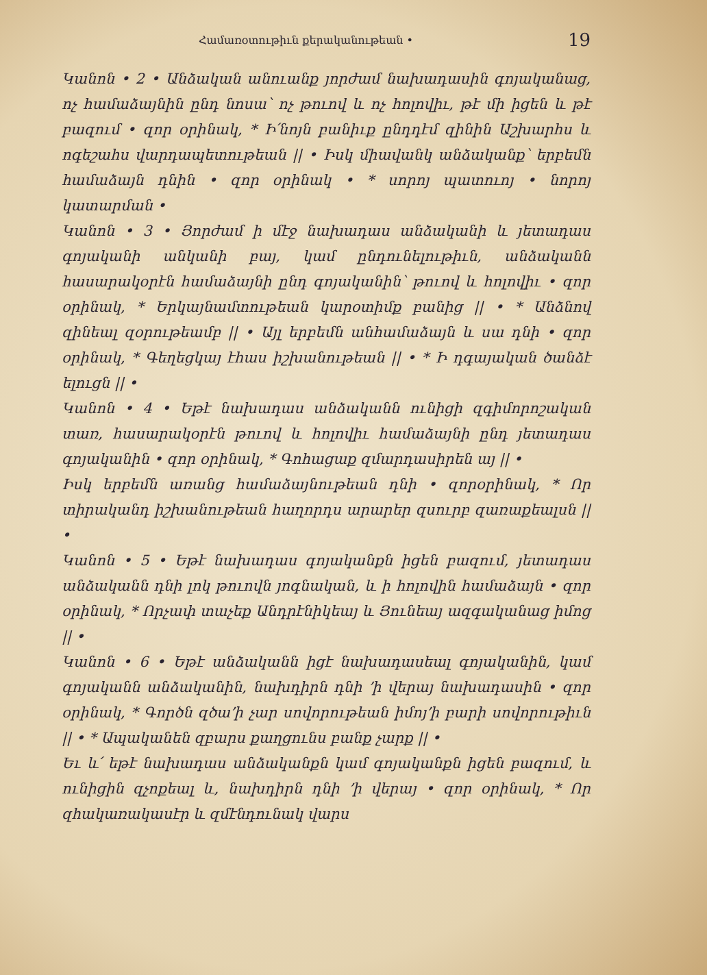Համառօտութիւն քերականութեան • 19
Կանոն • 2 • Անձական անուանք յորժամ նախադասին գոյականաց, ոչ համաձայնին ընդ նոսա՝ ոչ թուով և ոչ հոլովիւ, թէ մի իցեն և թէ բազում • զոր օրինակ, * Ի՛նոյն բանիւք ընդդէմ զինին Աշխարհս և ոգեշահս վարդապետութեան || • Իսկ միավանկ անձականք՝ երբեմն համաձայն դնին • զոր օրինակ • * սորոյ պատուոյ • նորոյ կատարման •
Կանոն • 3 • Յորժամ ի մէջ նախադաս անձականի և յետադաս գոյականի անկանի բայ, կամ ընդունելութիւն, անձականն հասարակօրէն համաձայնի ընդ գոյականին՝ թուով և հոլովիւ • զոր օրինակ, * Երկայնամտութեան կարօտիմք բանից || • * Անձնով զինեալ զօրութեամբ || • Այլ երբեմն անհամաձայն և սա դնի • զոր օրինակ, * Գեղեցկայ էհաս իշխանութեան || • * Ի դգայական ծանձէ ելուցն || •
Կանոն • 4 • Եթէ նախադաս անձականն ունիցի զգիմորոշական տառ, հասարակօրէն թուով և հոլովիւ համաձայնի ընդ յետադաս գոյականին • զոր օրինակ, * Գոհացաք զմարդասիրեն այ || •
Իսկ երբեմն առանց համաձայնութեան դնի • զորօրինակ, * Որ տիրականդ իշխանութեան հաղորդս արարեր զսուրբ զառաքեալսն || •
Կանոն • 5 • Եթէ նախադաս գոյականքն իցեն բազում, յետադաս անձականն դնի լոկ թուովն յոգնական, և ի հոլովին համաձայն • զոր օրինակ, * Որչափ տաչեք Անդրէնիկեայ և Յունեայ ազգականաց իմոց || •
Կանոն • 6 • Եթէ անձականն իցէ նախադասեալ գոյականին, կամ գոյականն անձականին, նախդիրն դնի ՚ի վերայ նախադասին • զոր օրինակ, * Գործն զծա՚ի չար սովորութեան իմոյ՚ի բարի սովորութիւն || • * Ապականեն զբարս քաղցունս բանք չարք || •
Եւ և՛ եթէ նախադաս անձականքն կամ գոյականքն իցեն բազում, և ունիցին զչոքեալ և, նախդիրն դնի ՚ի վերայ • զոր օրինակ, * Որ զհակառակասէր և զմէնդունակ վարս